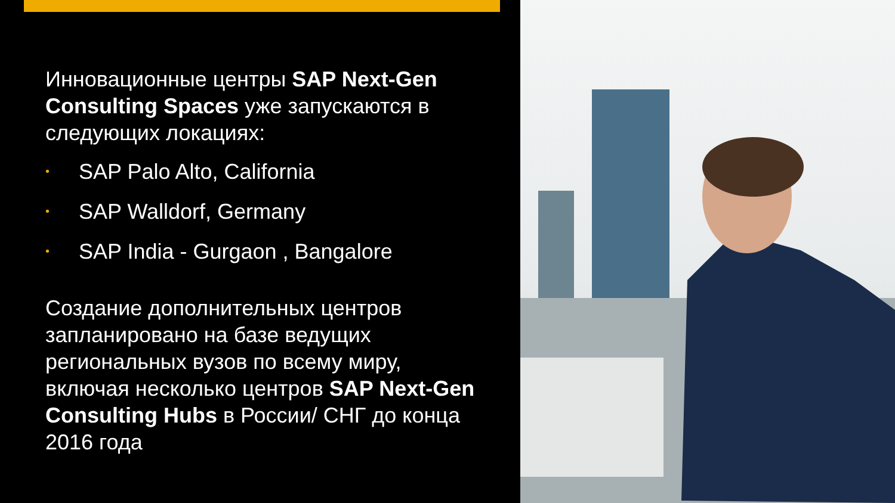Инновационные центры SAP Next-Gen Consulting Spaces уже запускаются в следующих локациях:
• SAP Palo Alto, California
• SAP Walldorf, Germany
• SAP India - Gurgaon , Bangalore
Создание дополнительных центров запланировано на базе ведущих региональных вузов по всему миру, включая несколько центров SAP Next-Gen Consulting Hubs в России/ СНГ до конца 2016 года